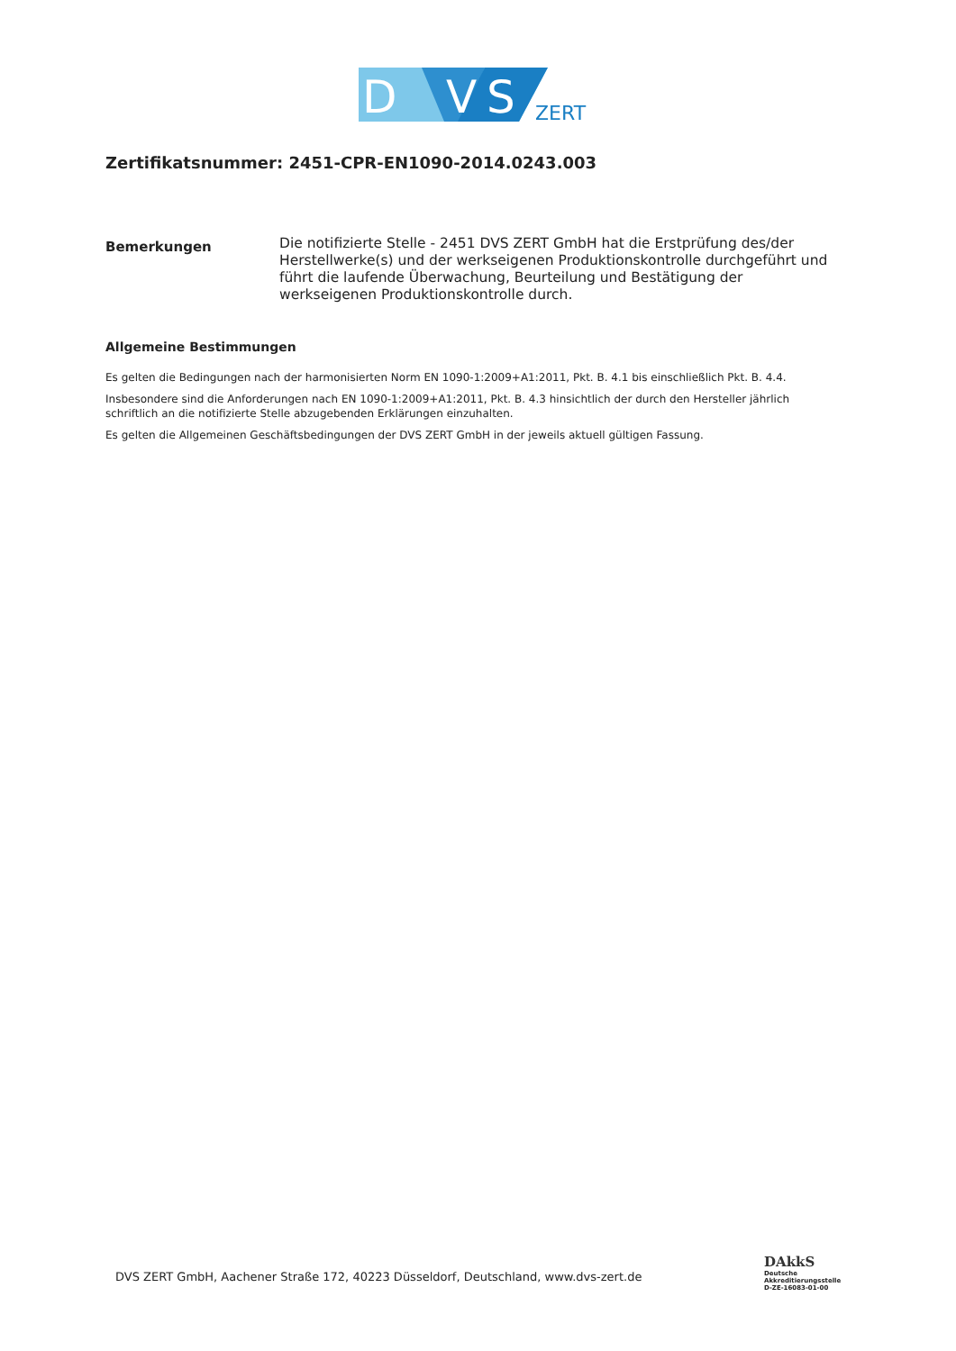D
V
S
ZERT
Zertifikatsnummer: 2451-CPR-EN1090-2014.0243.003
Bemerkungen
Die notifizierte Stelle - 2451 DVS ZERT GmbH hat die Erstprüfung des/der Herstellwerke(s) und der werkseigenen Produktionskontrolle durchgeführt und führt die laufende Überwachung, Beurteilung und Bestätigung der werkseigenen Produktionskontrolle durch.
Allgemeine Bestimmungen
Es gelten die Bedingungen nach der harmonisierten Norm EN 1090-1:2009+A1:2011, Pkt. B. 4.1 bis einschließlich Pkt. B. 4.4.
Insbesondere sind die Anforderungen nach EN 1090-1:2009+A1:2011, Pkt. B. 4.3 hinsichtlich der durch den Hersteller jährlich schriftlich an die notifizierte Stelle abzugebenden Erklärungen einzuhalten.
Es gelten die Allgemeinen Geschäftsbedingungen der DVS ZERT GmbH in der jeweils aktuell gültigen Fassung.
DVS ZERT GmbH, Aachener Straße 172, 40223 Düsseldorf, Deutschland, www.dvs-zert.de
DAkkS
Deutsche
Akkreditierungsstelle
D-ZE-16083-01-00